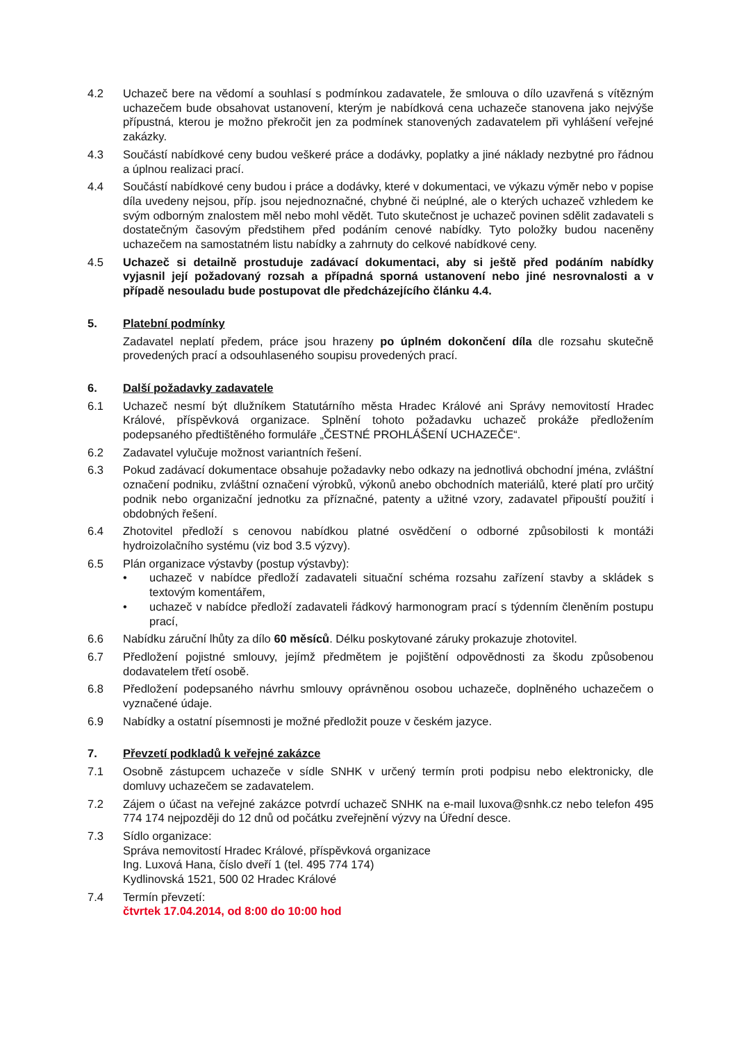4.2 Uchazeč bere na vědomí a souhlasí s podmínkou zadavatele, že smlouva o dílo uzavřená s vítězným uchazečem bude obsahovat ustanovení, kterým je nabídková cena uchazeče stanovena jako nejvýše přípustná, kterou je možno překročit jen za podmínek stanovených zadavatelem při vyhlášení veřejné zakázky.
4.3 Součástí nabídkové ceny budou veškeré práce a dodávky, poplatky a jiné náklady nezbytné pro řádnou a úplnou realizaci prací.
4.4 Součástí nabídkové ceny budou i práce a dodávky, které v dokumentaci, ve výkazu výměr nebo v popise díla uvedeny nejsou, příp. jsou nejednoznačné, chybné či neúplné, ale o kterých uchazeč vzhledem ke svým odborným znalostem měl nebo mohl vědět. Tuto skutečnost je uchazeč povinen sdělit zadavateli s dostatečným časovým předstihem před podáním cenové nabídky. Tyto položky budou naceněny uchazečem na samostatném listu nabídky a zahrnuty do celkové nabídkové ceny.
4.5 Uchazeč si detailně prostuduje zadávací dokumentaci, aby si ještě před podáním nabídky vyjasnil její požadovaný rozsah a případná sporná ustanovení nebo jiné nesrovnalosti a v případě nesouladu bude postupovat dle předcházejícího článku 4.4.
5. Platební podmínky
Zadavatel neplatí předem, práce jsou hrazeny po úplném dokončení díla dle rozsahu skutečně provedených prací a odsouhlaseného soupisu provedených prací.
6. Další požadavky zadavatele
6.1 Uchazeč nesmí být dlužníkem Statutárního města Hradec Králové ani Správy nemovitostí Hradec Králové, příspěvková organizace. Splnění tohoto požadavku uchazeč prokáže předložením podepsaného předtištěného formuláře „ČESTNÉ PROHLÁŠENÍ UCHAZEČE“.
6.2 Zadavatel vylučuje možnost variantních řešení.
6.3 Pokud zadávací dokumentace obsahuje požadavky nebo odkazy na jednotlivá obchodní jména, zvláštní označení podniku, zvláštní označení výrobků, výkonů anebo obchodních materiálů, které platí pro určitý podnik nebo organizační jednotku za příznačné, patenty a užitné vzory, zadavatel připouští použití i obdobných řešení.
6.4 Zhotovitel předloží s cenovou nabídkou platné osvědčení o odborné způsobilosti k montáži hydroizolačního systému (viz bod 3.5 výzvy).
6.5 Plán organizace výstavby (postup výstavby):
• uchazeč v nabídce předloží zadavateli situační schéma rozsahu zařízení stavby a skládek s textovým komentářem,
• uchazeč v nabídce předloží zadavateli řádkový harmonogram prací s týdenním členěním postupu prací,
6.6 Nabídku záruční lhůty za dílo 60 měsíců. Délku poskytované záruky prokazuje zhotovitel.
6.7 Předložení pojistné smlouvy, jejímž předmětem je pojištění odpovědnosti za škodu způsobenou dodavatelem třetí osobě.
6.8 Předložení podepsaného návrhu smlouvy oprávněnou osobou uchazeče, doplněného uchazečem o vyznačené údaje.
6.9 Nabídky a ostatní písemnosti je možné předložit pouze v českém jazyce.
7. Převzetí podkladů k veřejné zakázce
7.1 Osobně zástupcem uchazeče v sídle SNHK v určený termín proti podpisu nebo elektronicky, dle domluvy uchazečem se zadavatelem.
7.2 Zájem o účast na veřejné zakázce potvrdí uchazeč SNHK na e-mail luxova@snhk.cz nebo telefon 495 774 174 nejpozději do 12 dnů od počátku zveřejnění výzvy na Úřední desce.
7.3 Sídlo organizace:
Správa nemovitostí Hradec Králové, příspěvková organizace
Ing. Luxová Hana, číslo dveří 1 (tel. 495 774 174)
Kydlinovská 1521, 500 02 Hradec Králové
7.4 Termín převzetí:
čtvrtek 17.04.2014, od 8:00 do 10:00 hod